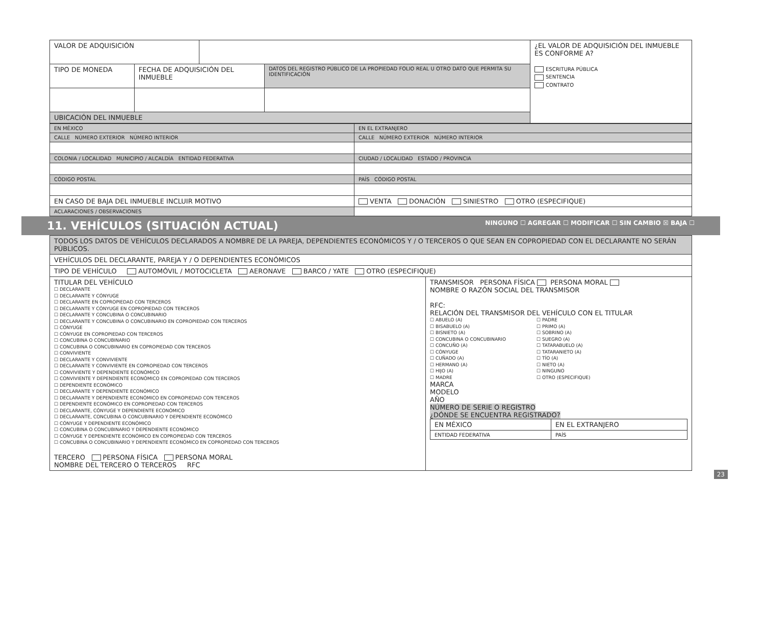| VALOR DE ADQUISICIÓN | | | | ¿EL VALOR DE ADQUISICIÓN DEL INMUEBLE ES CONFORME A? ESCRITURA PÚBLICA SENTENCIA CONTRATO |
| TIPO DE MONEDA | FECHA DE ADQUISICIÓN DEL INMUEBLE | | DATOS DEL REGISTRO PÚBLICO DE LA PROPIEDAD FOLIO REAL U OTRO DATO QUE PERMITA SU IDENTIFICACIÓN | |
| UBICACIÓN DEL INMUEBLE | | | | |
| EN MÉXICO | EN EL EXTRANJERO |
| CALLE NÚMERO EXTERIOR NÚMERO INTERIOR | CALLE NÚMERO EXTERIOR NÚMERO INTERIOR |
| COLONIA / LOCALIDAD MUNICIPIO / ALCALDÍA ENTIDAD FEDERATIVA | CIUDAD / LOCALIDAD ESTADO / PROVINCIA |
| CÓDIGO POSTAL | PAÍS CÓDIGO POSTAL |
| EN CASO DE BAJA DEL INMUEBLE INCLUIR MOTIVO | VENTA DONACIÓN SINIESTRO OTRO (ESPECIFIQUE) |
| ACLARACIONES / OBSERVACIONES | |
11. VEHÍCULOS (SITUACIÓN ACTUAL) NINGUNO ☐ AGREGAR ☐ MODIFICAR ☐ SIN CAMBIO ☒ BAJA ☐
| TODOS LOS DATOS DE VEHÍCULOS DECLARADOS A NOMBRE DE LA PAREJA, DEPENDIENTES ECONÓMICOS Y / O TERCEROS O QUE SEAN EN COPROPIEDAD CON EL DECLARANTE NO SERÁN PÚBLICOS. | |
| VEHÍCULOS DEL DECLARANTE, PAREJA Y / O DEPENDIENTES ECONÓMICOS | |
| TIPO DE VEHÍCULO AUTOMÓVIL / MOTOCICLETA AERONAVE BARCO / YATE OTRO (ESPECIFIQUE) | |
| TITULAR DEL VEHÍCULO ☐ DECLARANTE ☐ DECLARANTE Y CÓNYUGE ☐ DECLARANTE EN COPROPIEDAD CON TERCEROS ☐ DECLARANTE Y CÓNYUGE EN COPROPIEDAD CON TERCEROS ☐ DECLARANTE Y CONCUBINA O CONCUBINARIO ☐ DECLARANTE Y CONCUBINA O CONCUBINARIO EN COPROPIEDAD CON TERCEROS ☐ CÓNYUGE ☐ CÓNYUGE EN COPROPIEDAD CON TERCEROS ☐ CONCUBINA O CONCUBINARIO ☐ CONCUBINA O CONCUBINARIO EN COPROPIEDAD CON TERCEROS ☐ CONVIVIENTE ☐ DECLARANTE Y CONVIVIENTE ☐ DECLARANTE Y CONVIVIENTE EN COPROPIEDAD CON TERCEROS ☐ CONVIVIENTE Y DEPENDIENTE ECONÓMICO ☐ CONVIVIENTE Y DEPENDIENTE ECONÓMICO EN COPROPIEDAD CON TERCEROS ☐ DEPENDIENTE ECONÓMICO ☐ DECLARANTE Y DEPENDIENTE ECONÓMICO ☐ DECLARANTE Y DEPENDIENTE ECONÓMICO EN COPROPIEDAD CON TERCEROS ☐ DEPENDIENTE ECONÓMICO EN COPROPIEDAD CON TERCEROS ☐ DECLARANTE, CÓNYUGE Y DEPENDIENTE ECONÓMICO ☐ DECLARANTE, CONCUBINA O CONCUBINARIO Y DEPENDIENTE ECONÓMICO ☐ CÓNYUGE Y DEPENDIENTE ECONÓMICO ☐ CONCUBINA O CONCUBINARIO Y DEPENDIENTE ECONÓMICO ☐ CÓNYUGE Y DEPENDIENTE ECONÓMICO EN COPROPIEDAD CON TERCEROS ☐ CONCUBINA O CONCUBINARIO Y DEPENDIENTE ECONÓMICO EN COPROPIEDAD CON TERCEROS TERCERO PERSONA FÍSICA PERSONA MORAL NOMBRE DEL TERCERO O TERCEROS RFC | TRANSMISOR PERSONA FÍSICA PERSONA MORAL NOMBRE O RAZÓN SOCIAL DEL TRANSMISOR RFC: RELACIÓN DEL TRANSMISOR DEL VEHÍCULO CON EL TITULAR ☐ ABUELO (A) ☐ BISABUELO (A) ☐ BISNIETO (A) ☐ CONCUBINA O CONCUBINARIO ☐ CONCUÑO (A) ☐ CÓNYUGE ☐ CUÑADO (A) ☐ HERMANO (A) ☐ HIJO (A) ☐ MADRE ☐ PADRE ☐ PRIMO (A) ☐ SOBRINO (A) ☐ SUEGRO (A) ☐ TATARABUELO (A) ☐ TATARANIETO (A) ☐ TÍO (A) ☐ NIETO (A) ☐ NINGUNO ☐ OTRO (ESPECIFIQUE) MARCA MODELO AÑO NÚMERO DE SERIE O REGISTRO ¿DÓNDE SE ENCUENTRA REGISTRADO? / EN MÉXICO / EN EL EXTRANJERO / / ENTIDAD FEDERATIVA / PAÍS / |
23